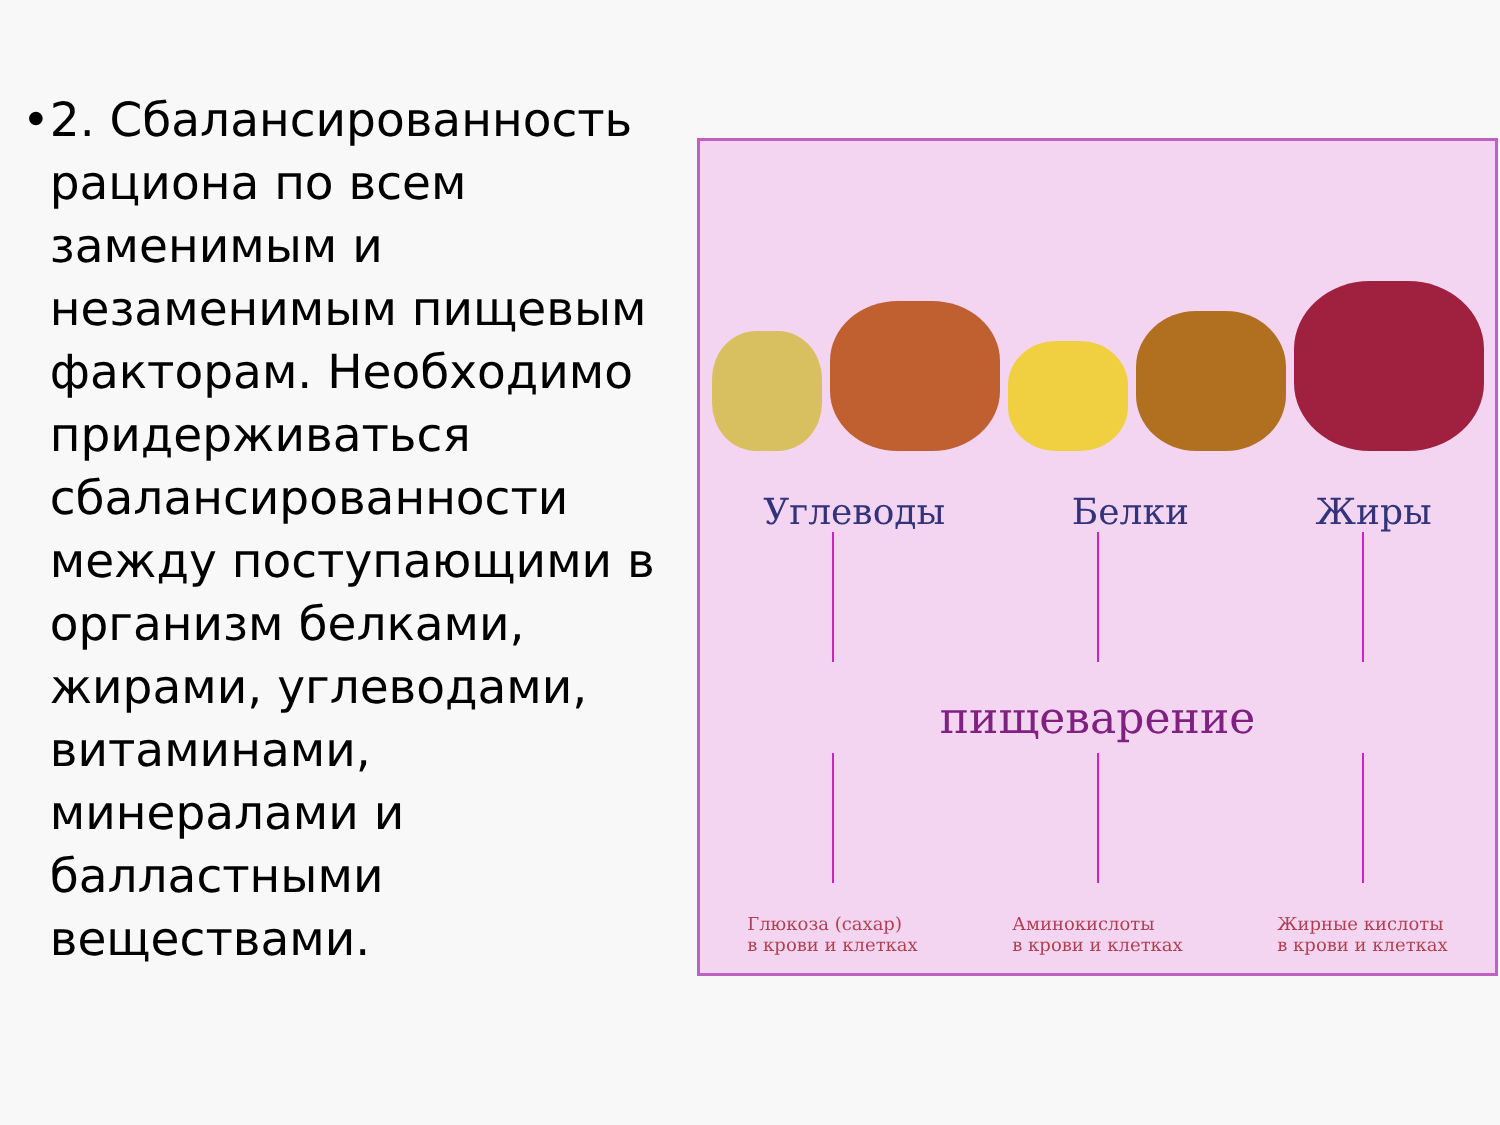• 2. Сбалансированность рациона по всем заменимым и незаменимым пищевым факторам. Необходимо придерживаться сбалансированности между поступающими в организм белками, жирами, углеводами, витаминами, минералами и балластными веществами.
Углеводы Белки Жиры
пищеварение
Глюкоза (сахар)
в крови и клетках Аминокислоты
в крови и клетках Жирные кислоты
в крови и клетках